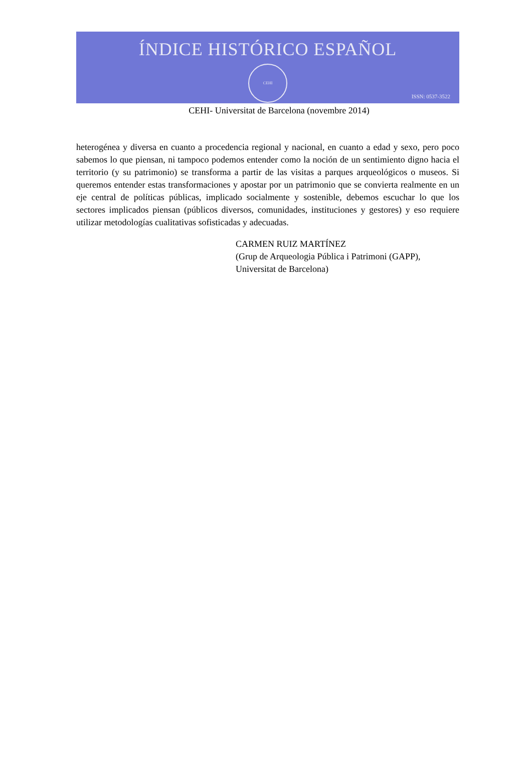ÍNDICE HISTÓRICO ESPAÑOL
CEHI
ISSN: 0537-3522
CEHI- Universitat de Barcelona (novembre 2014)
heterogénea y diversa en cuanto a procedencia regional y nacional, en cuanto a edad y sexo, pero poco sabemos lo que piensan, ni tampoco podemos entender como la noción de un sentimiento digno hacia el territorio (y su patrimonio) se transforma a partir de las visitas a parques arqueológicos o museos. Si queremos entender estas transformaciones y apostar por un patrimonio que se convierta realmente en un eje central de políticas públicas, implicado socialmente y sostenible, debemos escuchar lo que los sectores implicados piensan (públicos diversos, comunidades, instituciones y gestores) y eso requiere utilizar metodologías cualitativas sofisticadas y adecuadas.
CARMEN RUIZ MARTÍNEZ
(Grup de Arqueologia Pública i Patrimoni (GAPP),
Universitat de Barcelona)